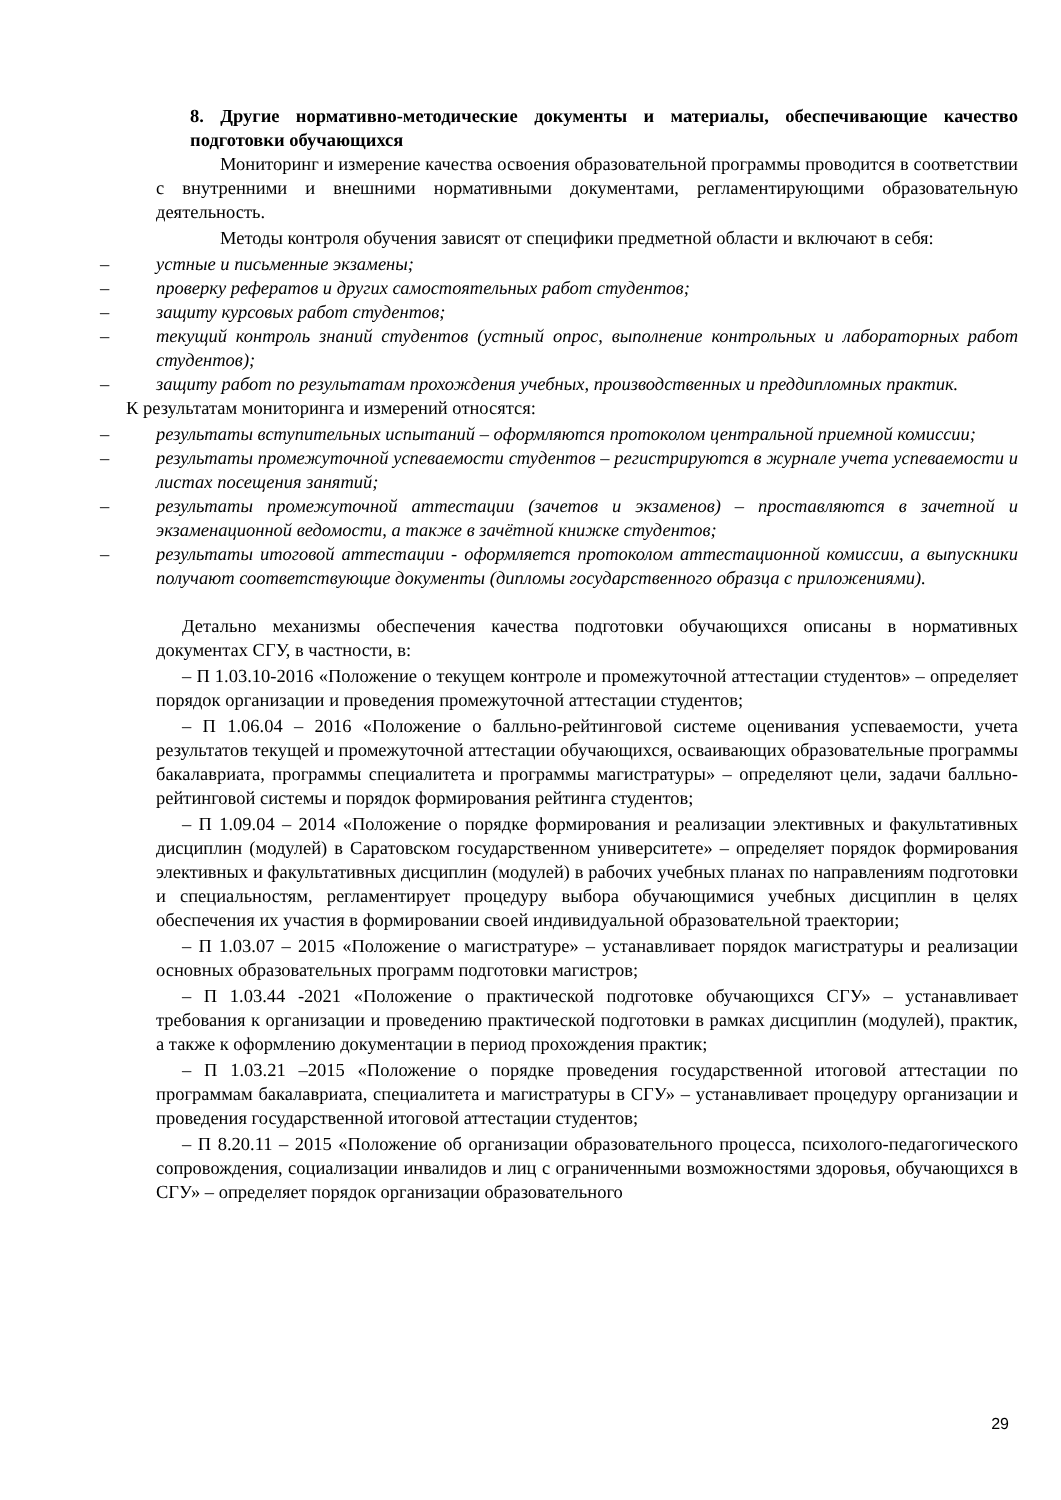8. Другие нормативно-методические документы и материалы, обеспечивающие качество подготовки обучающихся
Мониторинг и измерение качества освоения образовательной программы проводится в соответствии с внутренними и внешними нормативными документами, регламентирующими образовательную деятельность.
Методы контроля обучения зависят от специфики предметной области и включают в себя:
– устные и письменные экзамены;
– проверку рефератов и других самостоятельных работ студентов;
– защиту курсовых работ студентов;
– текущий контроль знаний студентов (устный опрос, выполнение контрольных и лабораторных работ студентов);
– защиту работ по результатам прохождения учебных, производственных и преддипломных практик.
К результатам мониторинга и измерений относятся:
– результаты вступительных испытаний – оформляются протоколом центральной приемной комиссии;
– результаты промежуточной успеваемости студентов – регистрируются в журнале учета успеваемости и листах посещения занятий;
– результаты промежуточной аттестации (зачетов и экзаменов) – проставляются в зачетной и экзаменационной ведомости, а также в зачётной книжке студентов;
– результаты итоговой аттестации - оформляется протоколом аттестационной комиссии, а выпускники получают соответствующие документы (дипломы государственного образца с приложениями).
Детально механизмы обеспечения качества подготовки обучающихся описаны в нормативных документах СГУ, в частности, в:
– П 1.03.10-2016 «Положение о текущем контроле и промежуточной аттестации студентов» – определяет порядок организации и проведения промежуточной аттестации студентов;
– П 1.06.04 – 2016 «Положение о балльно-рейтинговой системе оценивания успеваемости, учета результатов текущей и промежуточной аттестации обучающихся, осваивающих образовательные программы бакалавриата, программы специалитета и программы магистратуры» – определяют цели, задачи балльно-рейтинговой системы и порядок формирования рейтинга студентов;
– П 1.09.04 – 2014 «Положение о порядке формирования и реализации элективных и факультативных дисциплин (модулей) в Саратовском государственном университете» – определяет порядок формирования элективных и факультативных дисциплин (модулей) в рабочих учебных планах по направлениям подготовки и специальностям, регламентирует процедуру выбора обучающимися учебных дисциплин в целях обеспечения их участия в формировании своей индивидуальной образовательной траектории;
– П 1.03.07 – 2015 «Положение о магистратуре» – устанавливает порядок магистратуры и реализации основных образовательных программ подготовки магистров;
– П 1.03.44 -2021 «Положение о практической подготовке обучающихся СГУ» – устанавливает требования к организации и проведению практической подготовки в рамках дисциплин (модулей), практик, а также к оформлению документации в период прохождения практик;
– П 1.03.21 –2015 «Положение о порядке проведения государственной итоговой аттестации по программам бакалавриата, специалитета и магистратуры в СГУ» – устанавливает процедуру организации и проведения государственной итоговой аттестации студентов;
– П 8.20.11 – 2015 «Положение об организации образовательного процесса, психолого-педагогического сопровождения, социализации инвалидов и лиц с ограниченными возможностями здоровья, обучающихся в СГУ» – определяет порядок организации образовательного
29